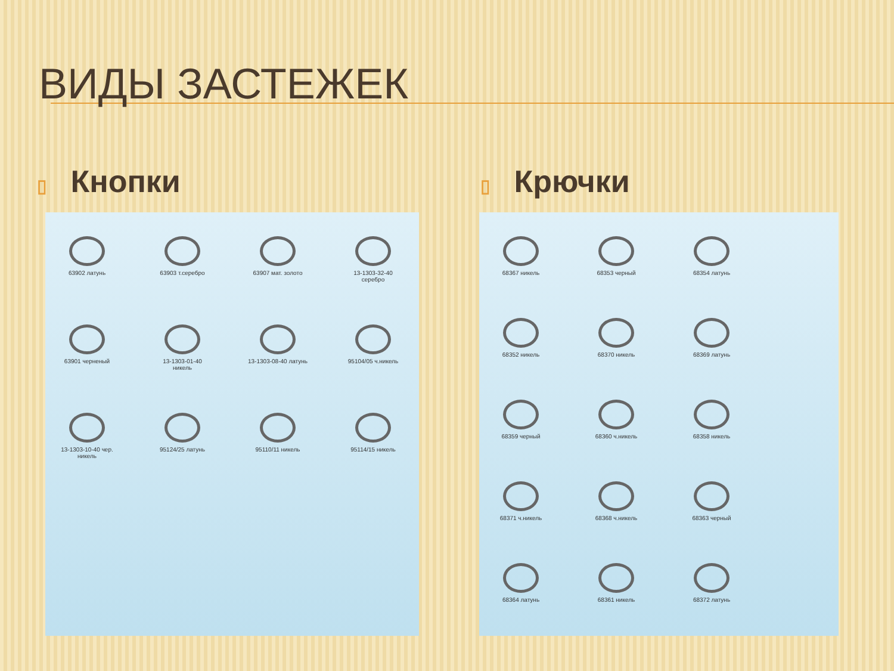ВИДЫ ЗАСТЕЖЕК
▯ Кнопки
63902 латунь
63903 т.серебро
63907 мат. золото
13-1303-32-40 серебро
63901 черненый
13-1303-01-40 никель
13-1303-08-40 латунь
95104/05 ч.никель
13-1303-10-40 чер. никель
95124/25 латунь
95110/11 никель
95114/15 никель
▯ Крючки
68367 никель
68353 черный
68354 латунь
68352 никель
68370 никель
68369 латунь
68359 черный
68360 ч.никель
68358 никель
68371 ч.никель
68368 ч.никель
68363 черный
68364 латунь
68361 никель
68372 латунь